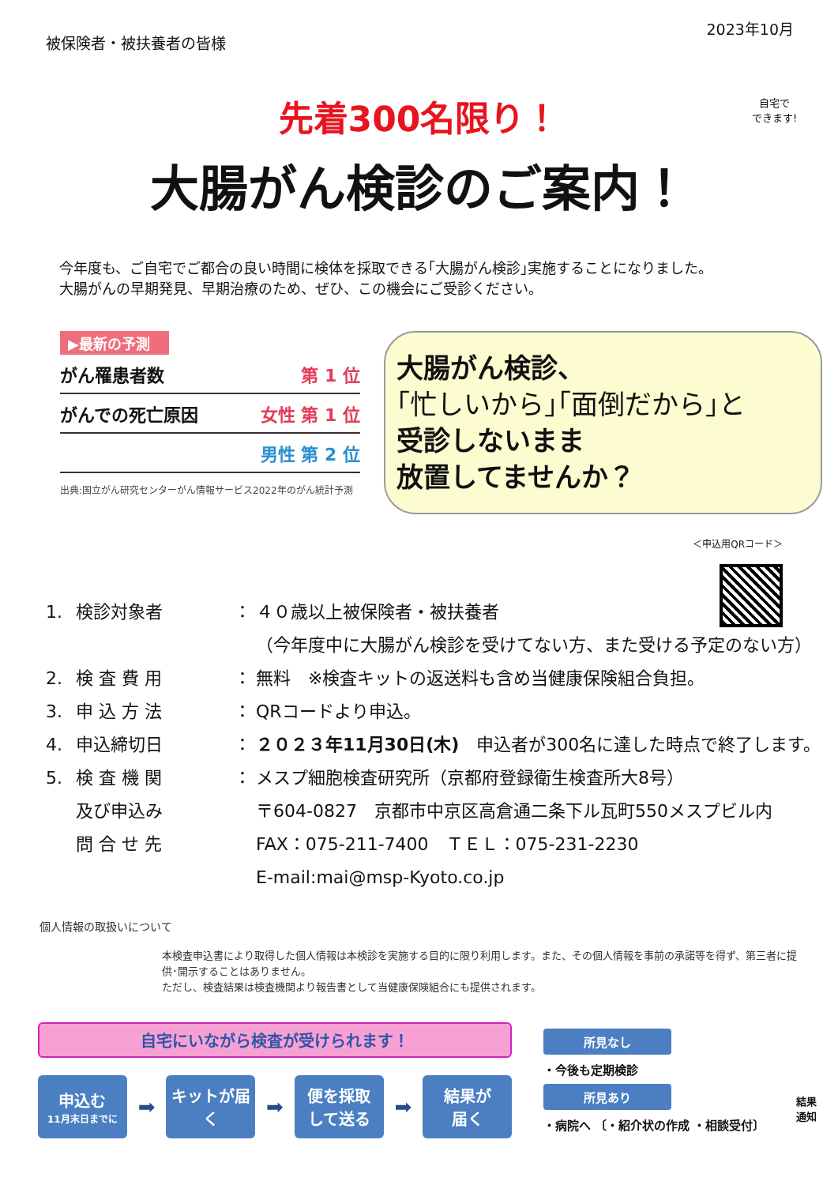被保険者・被扶養者の皆様
2023年10月
先着300名限り！
大腸がん検診のご案内！
自宅で
できます!
今年度も、ご自宅でご都合の良い時間に検体を採取できる｢大腸がん検診｣実施することになりました。
大腸がんの早期発見、早期治療のため、ぜひ、この機会にご受診ください。
▶最新の予測
がん罹患者数 第 1 位
がんでの死亡原因 女性 第 1 位
男性 第 2 位
出典:国立がん研究センターがん情報サービス2022年のがん統計予測
大腸がん検診、
｢忙しいから｣｢面倒だから｣と
受診しないまま
放置してませんか？
＜申込用QRコード＞
1. 検診対象者 ： ４０歳以上被保険者・被扶養者
（今年度中に大腸がん検診を受けてない方、また受ける予定のない方）
2. 検 査 費 用 ： 無料　※検査キットの返送料も含め当健康保険組合負担。
3. 申 込 方 法 ： QRコードより申込。
4. 申込締切日 ： ２０２３年11月30日(木)　申込者が300名に達した時点で終了します。
5. 検 査 機 関 ： メスプ細胞検査研究所（京都府登録衛生検査所大8号）
及び申込み 〒604-0827　京都市中京区高倉通二条下ル瓦町550メスプビル内
問 合 せ 先 FAX：075-211-7400　ＴＥＬ：075-231-2230
E-mail:mai@msp-Kyoto.co.jp
個人情報の取扱いについて
本検査申込書により取得した個人情報は本検診を実施する目的に限り利用します。また、その個人情報を事前の承諾等を得ず、第三者に提供･開示することはありません。
ただし、検査結果は検査機関より報告書として当健康保険組合にも提供されます。
自宅にいながら検査が受けられます！
申込む
11月末日までに
➡
キットが届く
➡
便を採取
して送る
➡
結果が
届く
所見なし
・今後も定期検診
所見あり
・病院へ 〔・紹介状の作成 ・相談受付〕
結果
通知